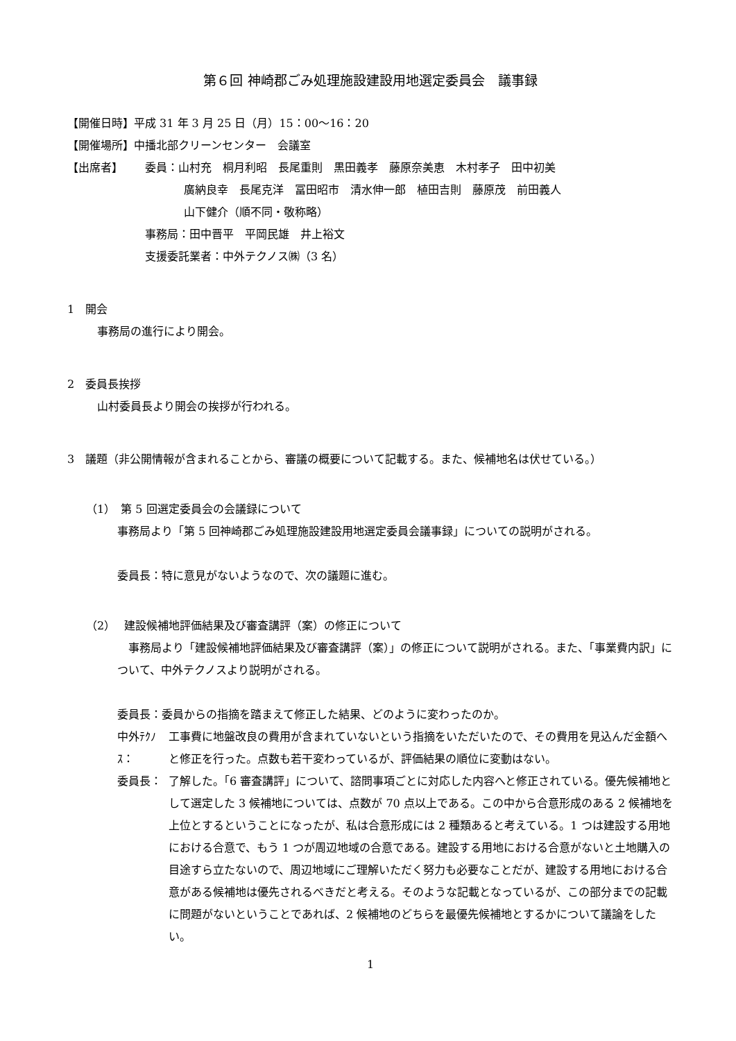第６回 神崎郡ごみ処理施設建設用地選定委員会　議事録
【開催日時】平成 31 年 3 月 25 日（月）15：00～16：20
【開催場所】中播北部クリーンセンター　会議室
【出席者】 委員：山村充　桐月利昭　長尾重則　黒田義孝　藤原奈美恵　木村孝子　田中初美
廣納良幸　長尾克洋　冨田昭市　清水伸一郎　植田吉則　藤原茂　前田義人
山下健介（順不同・敬称略）
事務局：田中晋平　平岡民雄　井上裕文
支援委託業者：中外テクノス㈱（3 名）
1　開会
　事務局の進行により開会。
2　委員長挨拶
　山村委員長より開会の挨拶が行われる。
3　議題（非公開情報が含まれることから、審議の概要について記載する。また、候補地名は伏せている。）
（1）　第 5 回選定委員会の会議録について
事務局より「第 5 回神崎郡ごみ処理施設建設用地選定委員会議事録」についての説明がされる。
委員長：特に意見がないようなので、次の議題に進む。
（2）　 建設候補地評価結果及び審査講評（案）の修正について
　事務局より「建設候補地評価結果及び審査講評（案）」の修正について説明がされる。また、「事業費内訳」について、中外テクノスより説明がされる。
委員長：委員からの指摘を踏まえて修正した結果、どのように変わったのか。
中外ﾃｸﾉｽ：
工事費に地盤改良の費用が含まれていないという指摘をいただいたので、その費用を見込んだ金額へと修正を行った。点数も若干変わっているが、評価結果の順位に変動はない。
委員長： 了解した。「6 審査講評」について、諮問事項ごとに対応した内容へと修正されている。優先候補地として選定した 3 候補地については、点数が 70 点以上である。この中から合意形成のある 2 候補地を上位とするということになったが、私は合意形成には 2 種類あると考えている。1 つは建設する用地における合意で、もう 1 つが周辺地域の合意である。建設する用地における合意がないと土地購入の目途すら立たないので、周辺地域にご理解いただく努力も必要なことだが、建設する用地における合意がある候補地は優先されるべきだと考える。そのような記載となっているが、この部分までの記載に問題がないということであれば、2 候補地のどちらを最優先候補地とするかについて議論をしたい。
1